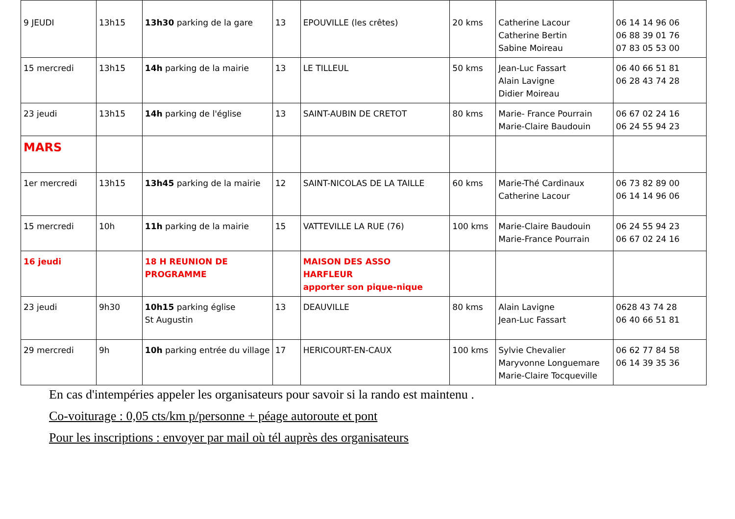| 9 JEUDI | 13h15 | 13h30 parking de la gare | 13 | EPOUVILLE (les crêtes) | 20 kms | Catherine Lacour Catherine Bertin Sabine Moireau | 06 14 14 96 06 06 88 39 01 76 07 83 05 53 00 |
| 15 mercredi | 13h15 | 14h parking de la mairie | 13 | LE TILLEUL | 50 kms | Jean-Luc Fassart Alain Lavigne Didier Moireau | 06 40 66 51 81 06 28 43 74 28 |
| 23 jeudi | 13h15 | 14h parking de l'église | 13 | SAINT-AUBIN DE CRETOT | 80 kms | Marie- France Pourrain Marie-Claire Baudouin | 06 67 02 24 16 06 24 55 94 23 |
| MARS | | | | | | | |
| 1er mercredi | 13h15 | 13h45 parking de la mairie | 12 | SAINT-NICOLAS DE LA TAILLE | 60 kms | Marie-Thé Cardinaux Catherine Lacour | 06 73 82 89 00 06 14 14 96 06 |
| 15 mercredi | 10h | 11h parking de la mairie | 15 | VATTEVILLE LA RUE (76) | 100 kms | Marie-Claire Baudouin Marie-France Pourrain | 06 24 55 94 23 06 67 02 24 16 |
| 16 jeudi | | 18 H REUNION DE PROGRAMME | | MAISON DES ASSO HARFLEUR apporter son pique-nique | | | |
| 23 jeudi | 9h30 | 10h15 parking église St Augustin | 13 | DEAUVILLE | 80 kms | Alain Lavigne Jean-Luc Fassart | 0628 43 74 28 06 40 66 51 81 |
| 29 mercredi | 9h | 10h parking entrée du village | 17 | HERICOURT-EN-CAUX | 100 kms | Sylvie Chevalier Maryvonne Longuemare Marie-Claire Tocqueville | 06 62 77 84 58 06 14 39 35 36 |
En cas d'intempéries appeler les organisateurs pour savoir si la rando est maintenu .
Co-voiturage : 0,05 cts/km p/personne + péage autoroute et pont
Pour les inscriptions : envoyer par mail où tél auprès des organisateurs